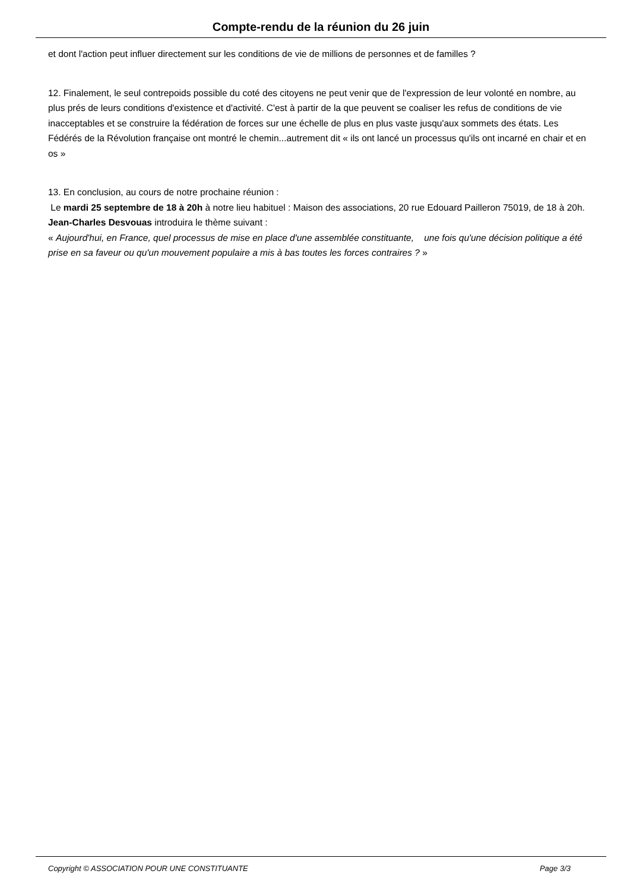Compte-rendu de la réunion du 26 juin
et dont l'action peut influer directement sur les conditions de vie de millions de personnes et de familles ?
12. Finalement, le seul contrepoids possible du coté des citoyens ne peut venir que de l'expression de leur volonté en nombre, au plus prés de leurs conditions d'existence et d'activité. C'est à partir de la que peuvent se coaliser les refus de conditions de vie inacceptables et se construire la fédération de forces sur une échelle de plus en plus vaste jusqu'aux sommets des états. Les Fédérés de la Révolution française ont montré le chemin...autrement dit « ils ont lancé un processus qu'ils ont incarné en chair et en os »
13. En conclusion, au cours de notre prochaine réunion :
Le mardi 25 septembre de 18 à 20h à notre lieu habituel : Maison des associations, 20 rue Edouard Pailleron 75019, de 18 à 20h. Jean-Charles Desvouas introduira le thème suivant :
« Aujourd'hui, en France, quel processus de mise en place d'une assemblée constituante, une fois qu'une décision politique a été prise en sa faveur ou qu'un mouvement populaire a mis à bas toutes les forces contraires ? »
Copyright © ASSOCIATION POUR UNE CONSTITUANTE Page 3/3